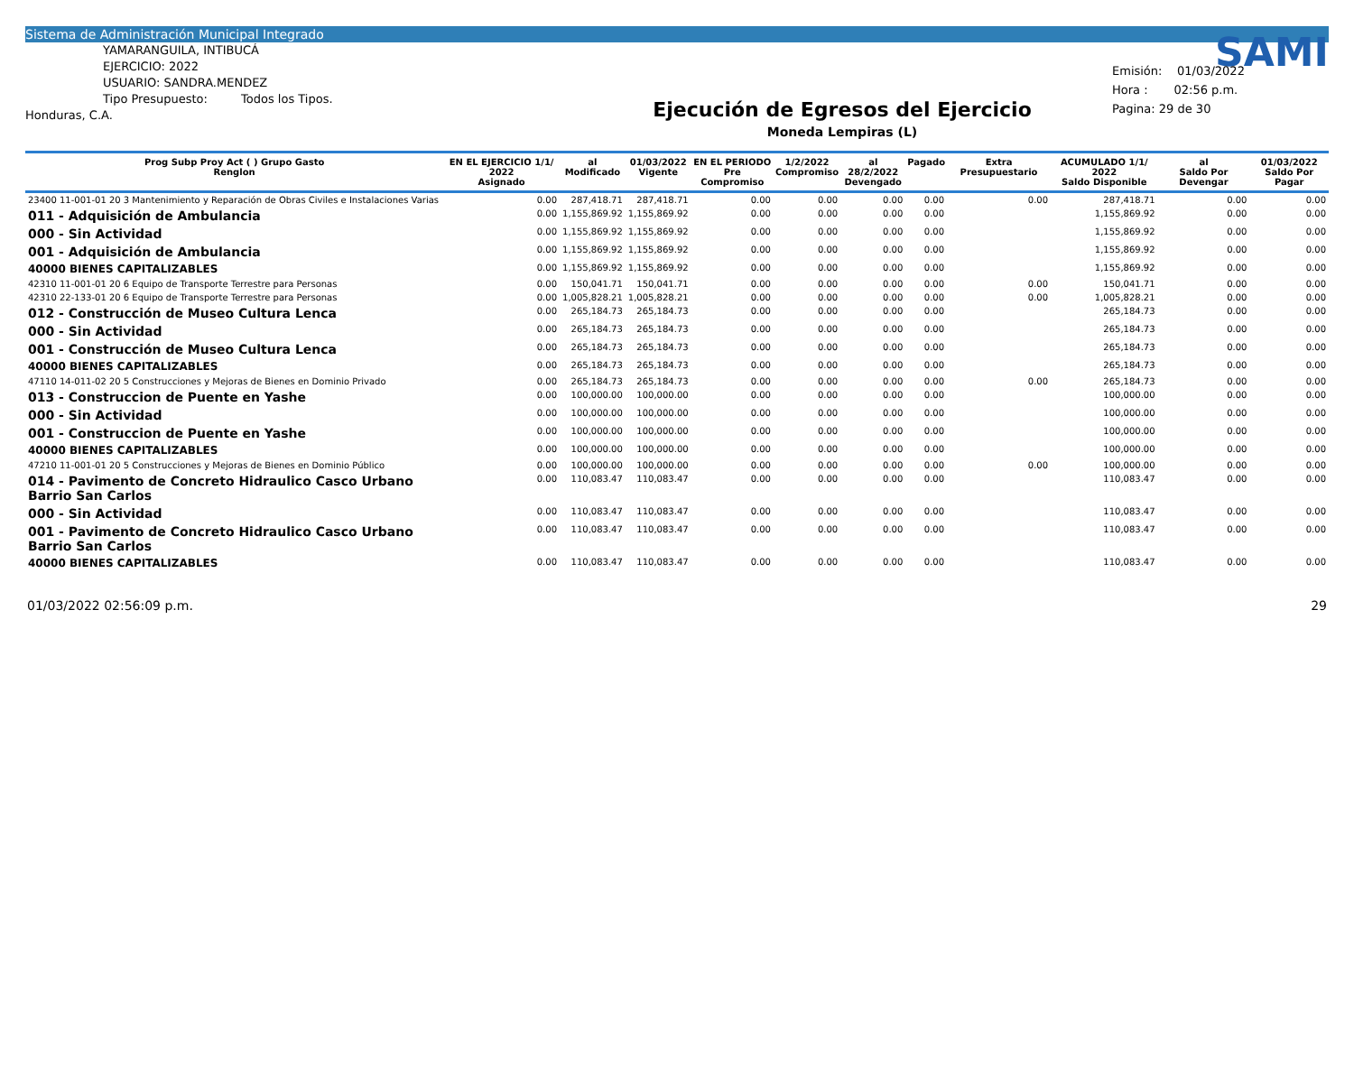Sistema de Administración Municipal Integrado
YAMARANGUILA, INTIBUCÁ
EJERCICIO: 2022
USUARIO: SANDRA.MENDEZ
Tipo Presupuesto: Todos los Tipos.
Honduras, C.A.
Ejecución de Egresos del Ejercicio
Moneda Lempiras (L)
SAMI
Emisión: 01/03/2022
Hora : 02:56 p.m.
Pagina: 29 de 30
| Prog Subp Proy Act ( ) Grupo Gasto Renglon | EN EL EJERCICIO 1/1/ 2022 Asignado | al Modificado | 01/03/2022 Vigente | EN EL PERIODO Pre Compromiso | 1/2/2022 Compromiso | al 28/2/2022 Devengado | Pagado | Extra Presupuestario | ACUMULADO 1/1/ 2022 Saldo Disponible | al Saldo Por Devengar | 01/03/2022 Saldo Por Pagar |
| --- | --- | --- | --- | --- | --- | --- | --- | --- | --- | --- | --- |
| 23400 11-001-01 20 3 Mantenimiento y Reparación de Obras Civiles e Instalaciones Varias | 0.00 | 287,418.71 | 287,418.71 | 0.00 | 0.00 | 0.00 | 0.00 | 0.00 | 287,418.71 | 0.00 | 0.00 |
| 011 - Adquisición de Ambulancia | 0.00 | 1,155,869.92 | 1,155,869.92 | 0.00 | 0.00 | 0.00 | 0.00 | | 1,155,869.92 | 0.00 | 0.00 |
| 000 - Sin Actividad | 0.00 | 1,155,869.92 | 1,155,869.92 | 0.00 | 0.00 | 0.00 | 0.00 | | 1,155,869.92 | 0.00 | 0.00 |
| 001 - Adquisición de Ambulancia | 0.00 | 1,155,869.92 | 1,155,869.92 | 0.00 | 0.00 | 0.00 | 0.00 | | 1,155,869.92 | 0.00 | 0.00 |
| 40000 BIENES CAPITALIZABLES | 0.00 | 1,155,869.92 | 1,155,869.92 | 0.00 | 0.00 | 0.00 | 0.00 | | 1,155,869.92 | 0.00 | 0.00 |
| 42310 11-001-01 20 6 Equipo de Transporte Terrestre para Personas | 0.00 | 150,041.71 | 150,041.71 | 0.00 | 0.00 | 0.00 | 0.00 | 0.00 | 150,041.71 | 0.00 | 0.00 |
| 42310 22-133-01 20 6 Equipo de Transporte Terrestre para Personas | 0.00 | 1,005,828.21 | 1,005,828.21 | 0.00 | 0.00 | 0.00 | 0.00 | 0.00 | 1,005,828.21 | 0.00 | 0.00 |
| 012 - Construcción de Museo Cultura Lenca | 0.00 | 265,184.73 | 265,184.73 | 0.00 | 0.00 | 0.00 | 0.00 | | 265,184.73 | 0.00 | 0.00 |
| 000 - Sin Actividad | 0.00 | 265,184.73 | 265,184.73 | 0.00 | 0.00 | 0.00 | 0.00 | | 265,184.73 | 0.00 | 0.00 |
| 001 - Construcción de Museo Cultura Lenca | 0.00 | 265,184.73 | 265,184.73 | 0.00 | 0.00 | 0.00 | 0.00 | | 265,184.73 | 0.00 | 0.00 |
| 40000 BIENES CAPITALIZABLES | 0.00 | 265,184.73 | 265,184.73 | 0.00 | 0.00 | 0.00 | 0.00 | | 265,184.73 | 0.00 | 0.00 |
| 47110 14-011-02 20 5 Construcciones y Mejoras de Bienes en Dominio Privado | 0.00 | 265,184.73 | 265,184.73 | 0.00 | 0.00 | 0.00 | 0.00 | 0.00 | 265,184.73 | 0.00 | 0.00 |
| 013 - Construccion de Puente en Yashe | 0.00 | 100,000.00 | 100,000.00 | 0.00 | 0.00 | 0.00 | 0.00 | | 100,000.00 | 0.00 | 0.00 |
| 000 - Sin Actividad | 0.00 | 100,000.00 | 100,000.00 | 0.00 | 0.00 | 0.00 | 0.00 | | 100,000.00 | 0.00 | 0.00 |
| 001 - Construccion de Puente en Yashe | 0.00 | 100,000.00 | 100,000.00 | 0.00 | 0.00 | 0.00 | 0.00 | | 100,000.00 | 0.00 | 0.00 |
| 40000 BIENES CAPITALIZABLES | 0.00 | 100,000.00 | 100,000.00 | 0.00 | 0.00 | 0.00 | 0.00 | | 100,000.00 | 0.00 | 0.00 |
| 47210 11-001-01 20 5 Construcciones y Mejoras de Bienes en Dominio Público | 0.00 | 100,000.00 | 100,000.00 | 0.00 | 0.00 | 0.00 | 0.00 | 0.00 | 100,000.00 | 0.00 | 0.00 |
| 014 - Pavimento de Concreto Hidraulico Casco Urbano Barrio San Carlos | 0.00 | 110,083.47 | 110,083.47 | 0.00 | 0.00 | 0.00 | 0.00 | | 110,083.47 | 0.00 | 0.00 |
| 000 - Sin Actividad | 0.00 | 110,083.47 | 110,083.47 | 0.00 | 0.00 | 0.00 | 0.00 | | 110,083.47 | 0.00 | 0.00 |
| 001 - Pavimento de Concreto Hidraulico Casco Urbano Barrio San Carlos | 0.00 | 110,083.47 | 110,083.47 | 0.00 | 0.00 | 0.00 | 0.00 | | 110,083.47 | 0.00 | 0.00 |
| 40000 BIENES CAPITALIZABLES | 0.00 | 110,083.47 | 110,083.47 | 0.00 | 0.00 | 0.00 | 0.00 | | 110,083.47 | 0.00 | 0.00 |
01/03/2022 02:56:09 p.m. 29